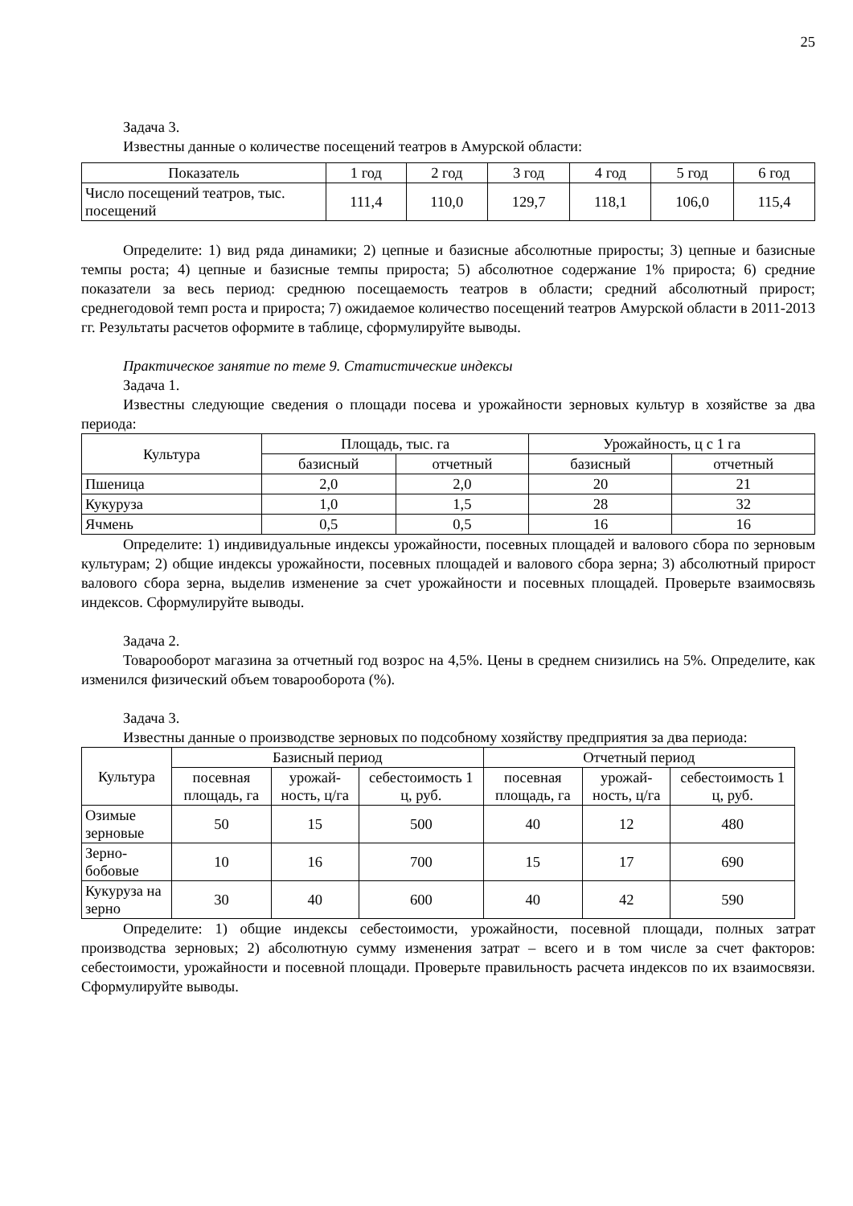25
Задача 3.
Известны данные о количестве посещений театров в Амурской области:
| Показатель | 1 год | 2 год | 3 год | 4 год | 5 год | 6 год |
| Число посещений театров, тыс. посещений | 111,4 | 110,0 | 129,7 | 118,1 | 106,0 | 115,4 |
Определите: 1) вид ряда динамики; 2) цепные и базисные абсолютные приросты; 3) цепные и базисные темпы роста; 4) цепные и базисные темпы прироста; 5) абсолютное содержание 1% прироста; 6) средние показатели за весь период: среднюю посещаемость театров в области; средний абсолютный прирост; среднегодовой темп роста и прироста; 7) ожидаемое количество посещений театров Амурской области в 2011-2013 гг. Результаты расчетов оформите в таблице, сформулируйте выводы.
Практическое занятие по теме 9. Статистические индексы
Задача 1.
Известны следующие сведения о площади посева и урожайности зерновых культур в хозяйстве за два периода:
| Культура | Площадь, тыс. га | | Урожайность, ц с 1 га | |
| | базисный | отчетный | базисный | отчетный |
| Пшеница | 2,0 | 2,0 | 20 | 21 |
| Кукуруза | 1,0 | 1,5 | 28 | 32 |
| Ячмень | 0,5 | 0,5 | 16 | 16 |
Определите: 1) индивидуальные индексы урожайности, посевных площадей и валового сбора по зерновым культурам; 2) общие индексы урожайности, посевных площадей и валового сбора зерна; 3) абсолютный прирост валового сбора зерна, выделив изменение за счет урожайности и посевных площадей. Проверьте взаимосвязь индексов. Сформулируйте выводы.
Задача 2.
Товарооборот магазина за отчетный год возрос на 4,5%. Цены в среднем снизились на 5%. Определите, как изменился физический объем товарооборота (%).
Задача 3.
Известны данные о производстве зерновых по подсобному хозяйству предприятия за два периода:
| Культура | Базисный период | | | Отчетный период | | |
| | посевная площадь, га | урожай-ность, ц/га | себестоимость 1 ц, руб. | посевная площадь, га | урожай-ность, ц/га | себестоимость 1 ц, руб. |
| Озимые зерновые | 50 | 15 | 500 | 40 | 12 | 480 |
| Зерно-бобовые | 10 | 16 | 700 | 15 | 17 | 690 |
| Кукуруза на зерно | 30 | 40 | 600 | 40 | 42 | 590 |
Определите: 1) общие индексы себестоимости, урожайности, посевной площади, полных затрат производства зерновых; 2) абсолютную сумму изменения затрат – всего и в том числе за счет факторов: себестоимости, урожайности и посевной площади. Проверьте правильность расчета индексов по их взаимосвязи. Сформулируйте выводы.